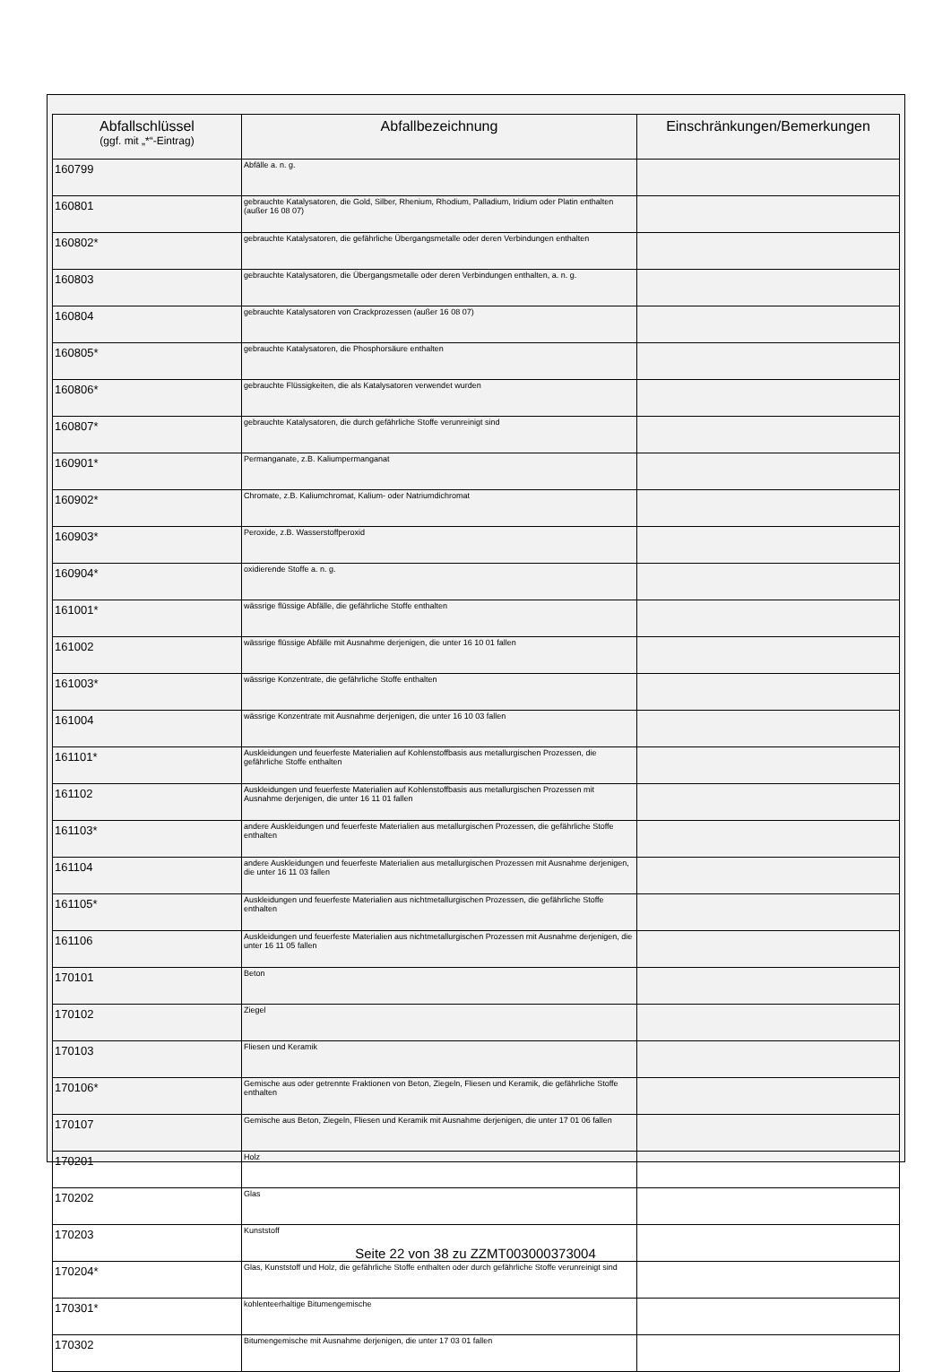| Abfallschlüssel (ggf. mit „*“-Eintrag) | Abfallbezeichnung | Einschränkungen/Bemerkungen |
| --- | --- | --- |
| 160799 | Abfälle a. n. g. | |
| 160801 | gebrauchte Katalysatoren, die Gold, Silber, Rhenium, Rhodium, Palladium, Iridium oder Platin enthalten (außer 16 08 07) | |
| 160802* | gebrauchte Katalysatoren, die gefährliche Übergangsmetalle oder deren Verbindungen enthalten | |
| 160803 | gebrauchte Katalysatoren, die Übergangsmetalle oder deren Verbindungen enthalten, a. n. g. | |
| 160804 | gebrauchte Katalysatoren von Crackprozessen (außer 16 08 07) | |
| 160805* | gebrauchte Katalysatoren, die Phosphorsäure enthalten | |
| 160806* | gebrauchte Flüssigkeiten, die als Katalysatoren verwendet wurden | |
| 160807* | gebrauchte Katalysatoren, die durch gefährliche Stoffe verunreinigt sind | |
| 160901* | Permanganate, z.B. Kaliumpermanganat | |
| 160902* | Chromate, z.B. Kaliumchromat, Kalium- oder Natriumdichromat | |
| 160903* | Peroxide, z.B. Wasserstoffperoxid | |
| 160904* | oxidierende Stoffe a. n. g. | |
| 161001* | wässrige flüssige Abfälle, die gefährliche Stoffe enthalten | |
| 161002 | wässrige flüssige Abfälle mit Ausnahme derjenigen, die unter 16 10 01 fallen | |
| 161003* | wässrige Konzentrate, die gefährliche Stoffe enthalten | |
| 161004 | wässrige Konzentrate mit Ausnahme derjenigen, die unter 16 10 03 fallen | |
| 161101* | Auskleidungen und feuerfeste Materialien auf Kohlenstoffbasis aus metallurgischen Prozessen, die gefährliche Stoffe enthalten | |
| 161102 | Auskleidungen und feuerfeste Materialien auf Kohlenstoffbasis aus metallurgischen Prozessen mit Ausnahme derjenigen, die unter 16 11 01 fallen | |
| 161103* | andere Auskleidungen und feuerfeste Materialien aus metallurgischen Prozessen, die gefährliche Stoffe enthalten | |
| 161104 | andere Auskleidungen und feuerfeste Materialien aus metallurgischen Prozessen mit Ausnahme derjenigen, die unter 16 11 03 fallen | |
| 161105* | Auskleidungen und feuerfeste Materialien aus nichtmetallurgischen Prozessen, die gefährliche Stoffe enthalten | |
| 161106 | Auskleidungen und feuerfeste Materialien aus nichtmetallurgischen Prozessen mit Ausnahme derjenigen, die unter 16 11 05 fallen | |
| 170101 | Beton | |
| 170102 | Ziegel | |
| 170103 | Fliesen und Keramik | |
| 170106* | Gemische aus oder getrennte Fraktionen von Beton, Ziegeln, Fliesen und Keramik, die gefährliche Stoffe enthalten | |
| 170107 | Gemische aus Beton, Ziegeln, Fliesen und Keramik mit Ausnahme derjenigen, die unter 17 01 06 fallen | |
| 170201 | Holz | |
| 170202 | Glas | |
| 170203 | Kunststoff | |
| 170204* | Glas, Kunststoff und Holz, die gefährliche Stoffe enthalten oder durch gefährliche Stoffe verunreinigt sind | |
| 170301* | kohlenteerhaltige Bitumengemische | |
| 170302 | Bitumengemische mit Ausnahme derjenigen, die unter 17 03 01 fallen | |
Seite 22 von 38 zu ZZMT003000373004